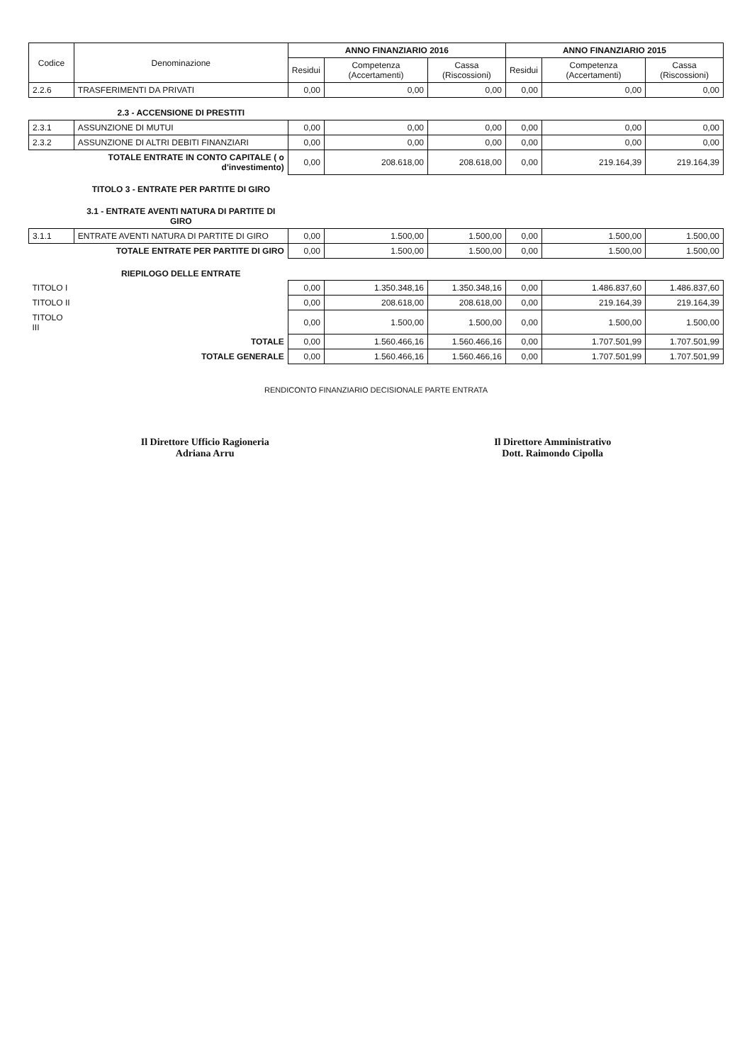| Codice | Denominazione | ANNO FINANZIARIO 2016 | | | ANNO FINANZIARIO 2015 | | |
| --- | --- | --- | --- | --- | --- | --- | --- |
| | | Residui | Competenza (Accertamenti) | Cassa (Riscossioni) | Residui | Competenza (Accertamenti) | Cassa (Riscossioni) |
| 2.2.6 | TRASFERIMENTI DA PRIVATI | 0,00 | 0,00 | 0,00 | 0,00 | 0,00 | 0,00 |
| | 2.3 - ACCENSIONE DI PRESTITI | | | | | | |
| 2.3.1 | ASSUNZIONE DI MUTUI | 0,00 | 0,00 | 0,00 | 0,00 | 0,00 | 0,00 |
| 2.3.2 | ASSUNZIONE DI ALTRI DEBITI FINANZIARI | 0,00 | 0,00 | 0,00 | 0,00 | 0,00 | 0,00 |
| | TOTALE ENTRATE IN CONTO CAPITALE ( o d'investimento) | 0,00 | 208.618,00 | 208.618,00 | 0,00 | 219.164,39 | 219.164,39 |
| | TITOLO 3 - ENTRATE PER PARTITE DI GIRO | | | | | | |
| | 3.1 - ENTRATE AVENTI NATURA DI PARTITE DI GIRO | | | | | | |
| 3.1.1 | ENTRATE AVENTI NATURA DI PARTITE DI GIRO | 0,00 | 1.500,00 | 1.500,00 | 0,00 | 1.500,00 | 1.500,00 |
| | TOTALE ENTRATE PER PARTITE DI GIRO | 0,00 | 1.500,00 | 1.500,00 | 0,00 | 1.500,00 | 1.500,00 |
| | RIEPILOGO DELLE ENTRATE | | | | | | |
| TITOLO I | | 0,00 | 1.350.348,16 | 1.350.348,16 | 0,00 | 1.486.837,60 | 1.486.837,60 |
| TITOLO II | | 0,00 | 208.618,00 | 208.618,00 | 0,00 | 219.164,39 | 219.164,39 |
| TITOLO III | | 0,00 | 1.500,00 | 1.500,00 | 0,00 | 1.500,00 | 1.500,00 |
| | TOTALE | 0,00 | 1.560.466,16 | 1.560.466,16 | 0,00 | 1.707.501,99 | 1.707.501,99 |
| | TOTALE GENERALE | 0,00 | 1.560.466,16 | 1.560.466,16 | 0,00 | 1.707.501,99 | 1.707.501,99 |
RENDICONTO FINANZIARIO DECISIONALE PARTE ENTRATA
Il Direttore Ufficio Ragioneria
Adriana Arru
Il Direttore Amministrativo
Dott. Raimondo Cipolla